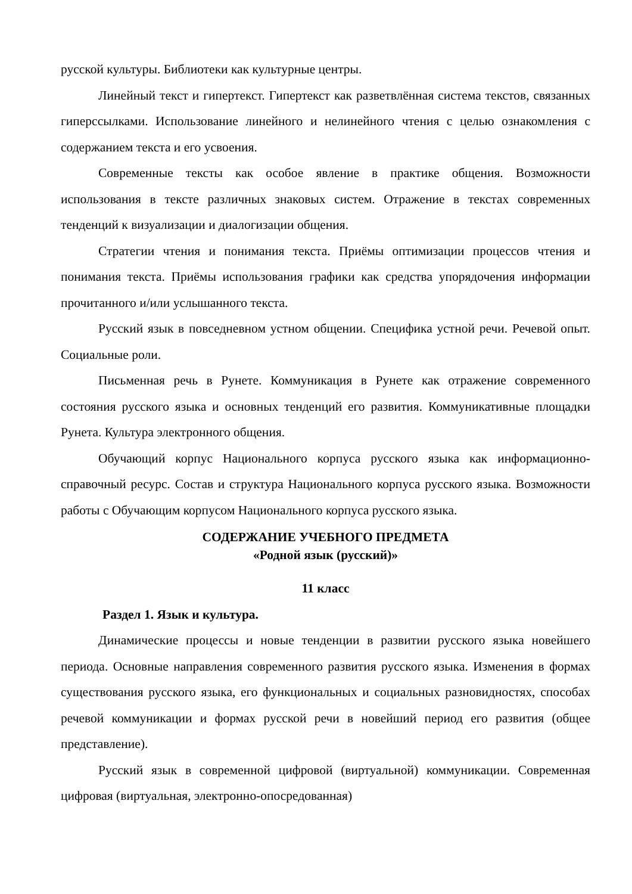русской культуры. Библиотеки как культурные центры.
Линейный текст и гипертекст. Гипертекст как разветвлённая система текстов, связанных гиперссылками. Использование линейного и нелинейного чтения с целью ознакомления с содержанием текста и его усвоения.
Современные тексты как особое явление в практике общения. Возможности использования в тексте различных знаковых систем. Отражение в текстах современных тенденций к визуализации и диалогизации общения.
Стратегии чтения и понимания текста. Приёмы оптимизации процессов чтения и понимания текста. Приёмы использования графики как средства упорядочения информации прочитанного и/или услышанного текста.
Русский язык в повседневном устном общении. Специфика устной речи. Речевой опыт. Социальные роли.
Письменная речь в Рунете. Коммуникация в Рунете как отражение современного состояния русского языка и основных тенденций его развития. Коммуникативные площадки Рунета. Культура электронного общения.
Обучающий корпус Национального корпуса русского языка как информационно-справочный ресурс. Состав и структура Национального корпуса русского языка. Возможности работы с Обучающим корпусом Национального корпуса русского языка.
СОДЕРЖАНИЕ УЧЕБНОГО ПРЕДМЕТА
«Родной язык (русский)»
11 класс
Раздел 1. Язык и культура.
Динамические процессы и новые тенденции в развитии русского языка новейшего периода. Основные направления современного развития русского языка. Изменения в формах существования русского языка, его функциональных и социальных разновидностях, способах речевой коммуникации и формах русской речи в новейший период его развития (общее представление).
Русский язык в современной цифровой (виртуальной) коммуникации. Современная цифровая (виртуальная, электронно-опосредованная)